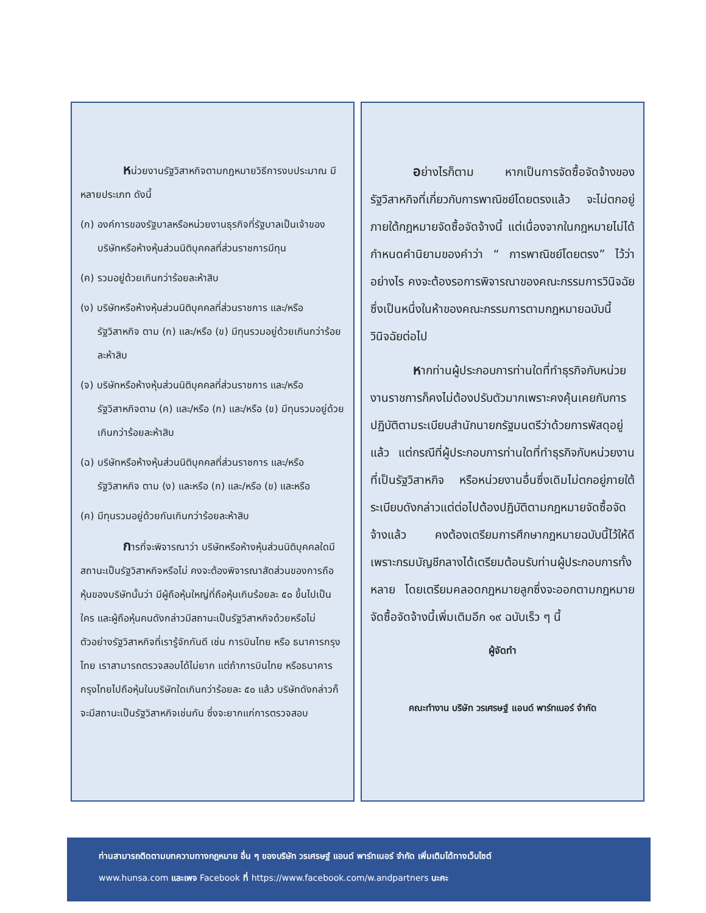หน่วยงานรัฐวิสาหกิจตามกฎหมายวิธีการงบประมาณ มีหลายประเภท ดังนี้
(ก) องค์การของรัฐบาลหรือหน่วยงานธุรกิจที่รัฐบาลเป็นเจ้าของบริษัทหรือห้างหุ้นส่วนนิติบุคคลที่ส่วนราชการมีทุน
(ค) รวมอยู่ด้วยเกินกว่าร้อยละห้าสิบ
(ง) บริษัทหรือห้างหุ้นส่วนนิติบุคคลที่ส่วนราชการ และ/หรือ รัฐวิสาหกิจ ตาม (ก) และ/หรือ (ข) มีทุนรวมอยู่ด้วยเกินกว่าร้อยละห้าสิบ
(จ) บริษัทหรือห้างหุ้นส่วนนิติบุคคลที่ส่วนราชการ และ/หรือ รัฐวิสาหกิจตาม (ค) และ/หรือ (ก) และ/หรือ (ข) มีทุนรวมอยู่ด้วยเกินกว่าร้อยละห้าสิบ
(ฉ) บริษัทหรือห้างหุ้นส่วนนิติบุคคลที่ส่วนราชการ และ/หรือ รัฐวิสาหกิจ ตาม (ง) และหรือ (ก) และ/หรือ (ข) และหรือ
(ค) มีทุนรวมอยู่ด้วยกันเกินกว่าร้อยละห้าสิบ
การที่จะพิจารณาว่า บริษัทหรือห้างหุ้นส่วนนิติบุคคลใดมีสถานะเป็นรัฐวิสาหกิจหรือไม่ คงจะต้องพิจารณาสัดส่วนของการถือหุ้นของบริษัทนั้นว่า มีผู้ถือหุ้นใหญ่ที่ถือหุ้นเกินร้อยละ ๕๐ ขึ้นไปเป็นใคร และผู้ถือหุ้นคนดังกล่าวมีสถานะเป็นรัฐวิสาหกิจด้วยหรือไม่ ตัวอย่างรัฐวิสาหกิจที่เรารู้จักกันดี เช่น การบินไทย หรือ ธนาคารกรุงไทย เราสามารถตรวจสอบได้ไม่ยาก แต่ถ้าการบินไทย หรือธนาคารกรุงไทยไปถือหุ้นในบริษัทใดเกินกว่าร้อยละ ๕๐ แล้ว บริษัทดังกล่าวก็จะมีสถานะเป็นรัฐวิสาหกิจเช่นกัน ซึ่งจะยากแก่การตรวจสอบ
อย่างไรก็ตาม หากเป็นการจัดซื้อจัดจ้างของรัฐวิสาหกิจที่เกี่ยวกับการพาณิชย์โดยตรงแล้ว จะไม่ตกอยู่ภายใต้กฎหมายจัดซื้อจัดจ้างนี้ แต่เนื่องจากในกฎหมายไม่ได้กำหนดคำนิยามของคำว่า “ การพาณิชย์โดยตรง” ไว้ว่าอย่างไร คงจะต้องรอการพิจารณาของคณะกรรมการวินิจฉัย ซึ่งเป็นหนึ่งในห้าของคณะกรรมการตามกฎหมายฉบับนี้วินิจฉัยต่อไป
หากท่านผู้ประกอบการท่านใดที่ทำธุรกิจกับหน่วยงานราชการก็คงไม่ต้องปรับตัวมากเพราะคงคุ้นเคยกับการปฏิบัติตามระเบียบสำนักนายกรัฐมนตรีว่าด้วยการพัสดุอยู่แล้ว แต่กรณีที่ผู้ประกอบการท่านใดที่ทำธุรกิจกับหน่วยงานที่เป็นรัฐวิสาหกิจ หรือหน่วยงานอื่นซึ่งเดิมไม่ตกอยู่ภายใต้ระเบียบดังกล่าวแต่ต่อไปต้องปฏิบัติตามกฎหมายจัดซื้อจัดจ้างแล้ว คงต้องเตรียมการศึกษากฎหมายฉบับนี้ไว้ให้ดี เพราะกรมบัญชีกลางได้เตรียมต้อนรับท่านผู้ประกอบการทั้งหลาย โดยเตรียมคลอดกฎหมายลูกซึ่งจะออกตามกฎหมายจัดซื้อจัดจ้างนี้เพิ่มเติมอีก ๑๙ ฉบับเร็ว ๆ นี้
ผู้จัดทำ
คณะทำงาน บริษัท วรเศรษฐ์ แอนด์ พาร์ทเนอร์ จำกัด
ท่านสามารถติดตามบทความทางกฎหมาย อื่น ๆ ของบริษัท วรเศรษฐ์ แอนด์ พาร์ทเนอร์ จำกัด เพิ่มเติมได้ทางเว็บไซต์
www.hunsa.com และเพจ Facebook ที่ https://www.facebook.com/w.andpartners นะคะ